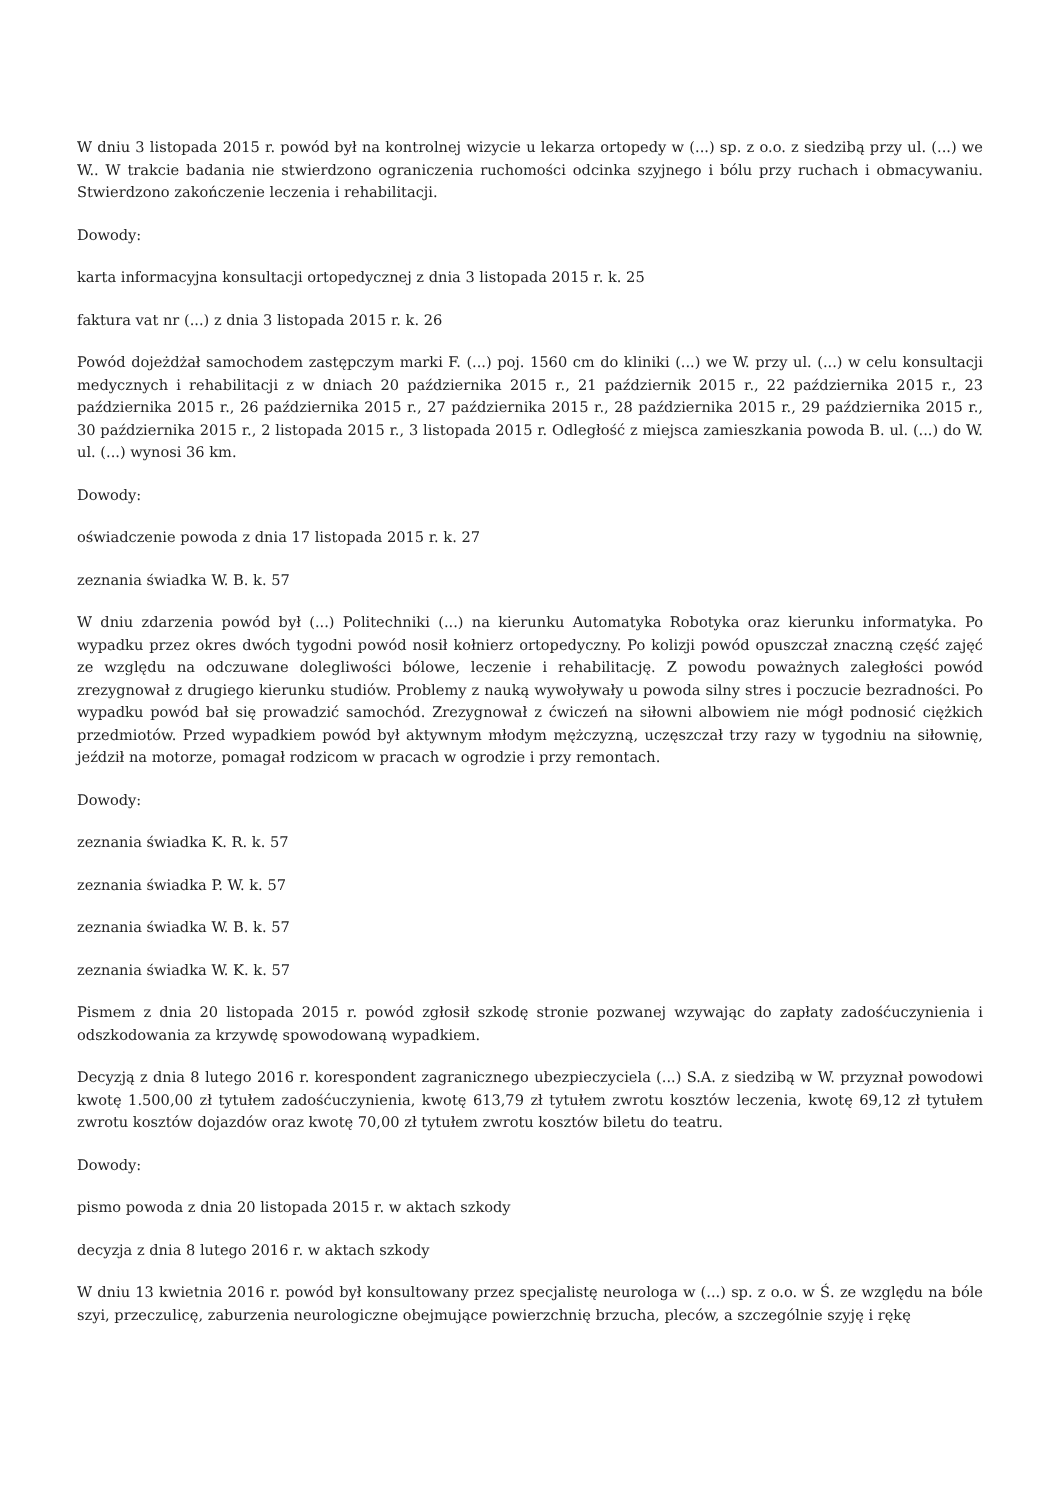W dniu 3 listopada 2015 r. powód był na kontrolnej wizycie u lekarza ortopedy w (...) sp. z o.o. z siedzibą przy ul. (...) we W.. W trakcie badania nie stwierdzono ograniczenia ruchomości odcinka szyjnego i bólu przy ruchach i obmacywaniu. Stwierdzono zakończenie leczenia i rehabilitacji.
Dowody:
karta informacyjna konsultacji ortopedycznej z dnia 3 listopada 2015 r. k. 25
faktura vat nr (...) z dnia 3 listopada 2015 r. k. 26
Powód dojeżdżał samochodem zastępczym marki F. (...) poj. 1560 cm do kliniki (...) we W. przy ul. (...) w celu konsultacji medycznych i rehabilitacji z w dniach 20 października 2015 r., 21 październik 2015 r., 22 października 2015 r., 23 października 2015 r., 26 października 2015 r., 27 października 2015 r., 28 października 2015 r., 29 października 2015 r., 30 października 2015 r., 2 listopada 2015 r., 3 listopada 2015 r. Odległość z miejsca zamieszkania powoda B. ul. (...) do W. ul. (...) wynosi 36 km.
Dowody:
oświadczenie powoda z dnia 17 listopada 2015 r. k. 27
zeznania świadka W. B. k. 57
W dniu zdarzenia powód był (...) Politechniki (...) na kierunku Automatyka Robotyka oraz kierunku informatyka. Po wypadku przez okres dwóch tygodni powód nosił kołnierz ortopedyczny. Po kolizji powód opuszczał znaczną część zajęć ze względu na odczuwane dolegliwości bólowe, leczenie i rehabilitację. Z powodu poważnych zaległości powód zrezygnował z drugiego kierunku studiów. Problemy z nauką wywoływały u powoda silny stres i poczucie bezradności. Po wypadku powód bał się prowadzić samochód. Zrezygnował z ćwiczeń na siłowni albowiem nie mógł podnosić ciężkich przedmiotów. Przed wypadkiem powód był aktywnym młodym mężczyzną, uczęszczał trzy razy w tygodniu na siłownię, jeździł na motorze, pomagał rodzicom w pracach w ogrodzie i przy remontach.
Dowody:
zeznania świadka K. R. k. 57
zeznania świadka P. W. k. 57
zeznania świadka W. B. k. 57
zeznania świadka W. K. k. 57
Pismem z dnia 20 listopada 2015 r. powód zgłosił szkodę stronie pozwanej wzywając do zapłaty zadośćuczynienia i odszkodowania za krzywdę spowodowaną wypadkiem.
Decyzją z dnia 8 lutego 2016 r. korespondent zagranicznego ubezpieczyciela (...) S.A. z siedzibą w W. przyznał powodowi kwotę 1.500,00 zł tytułem zadośćuczynienia, kwotę 613,79 zł tytułem zwrotu kosztów leczenia, kwotę 69,12 zł tytułem zwrotu kosztów dojazdów oraz kwotę 70,00 zł tytułem zwrotu kosztów biletu do teatru.
Dowody:
pismo powoda z dnia 20 listopada 2015 r. w aktach szkody
decyzja z dnia 8 lutego 2016 r. w aktach szkody
W dniu 13 kwietnia 2016 r. powód był konsultowany przez specjalistę neurologa w (...) sp. z o.o. w Ś. ze względu na bóle szyi, przeczulicę, zaburzenia neurologiczne obejmujące powierzchnię brzucha, pleców, a szczególnie szyję i rękę